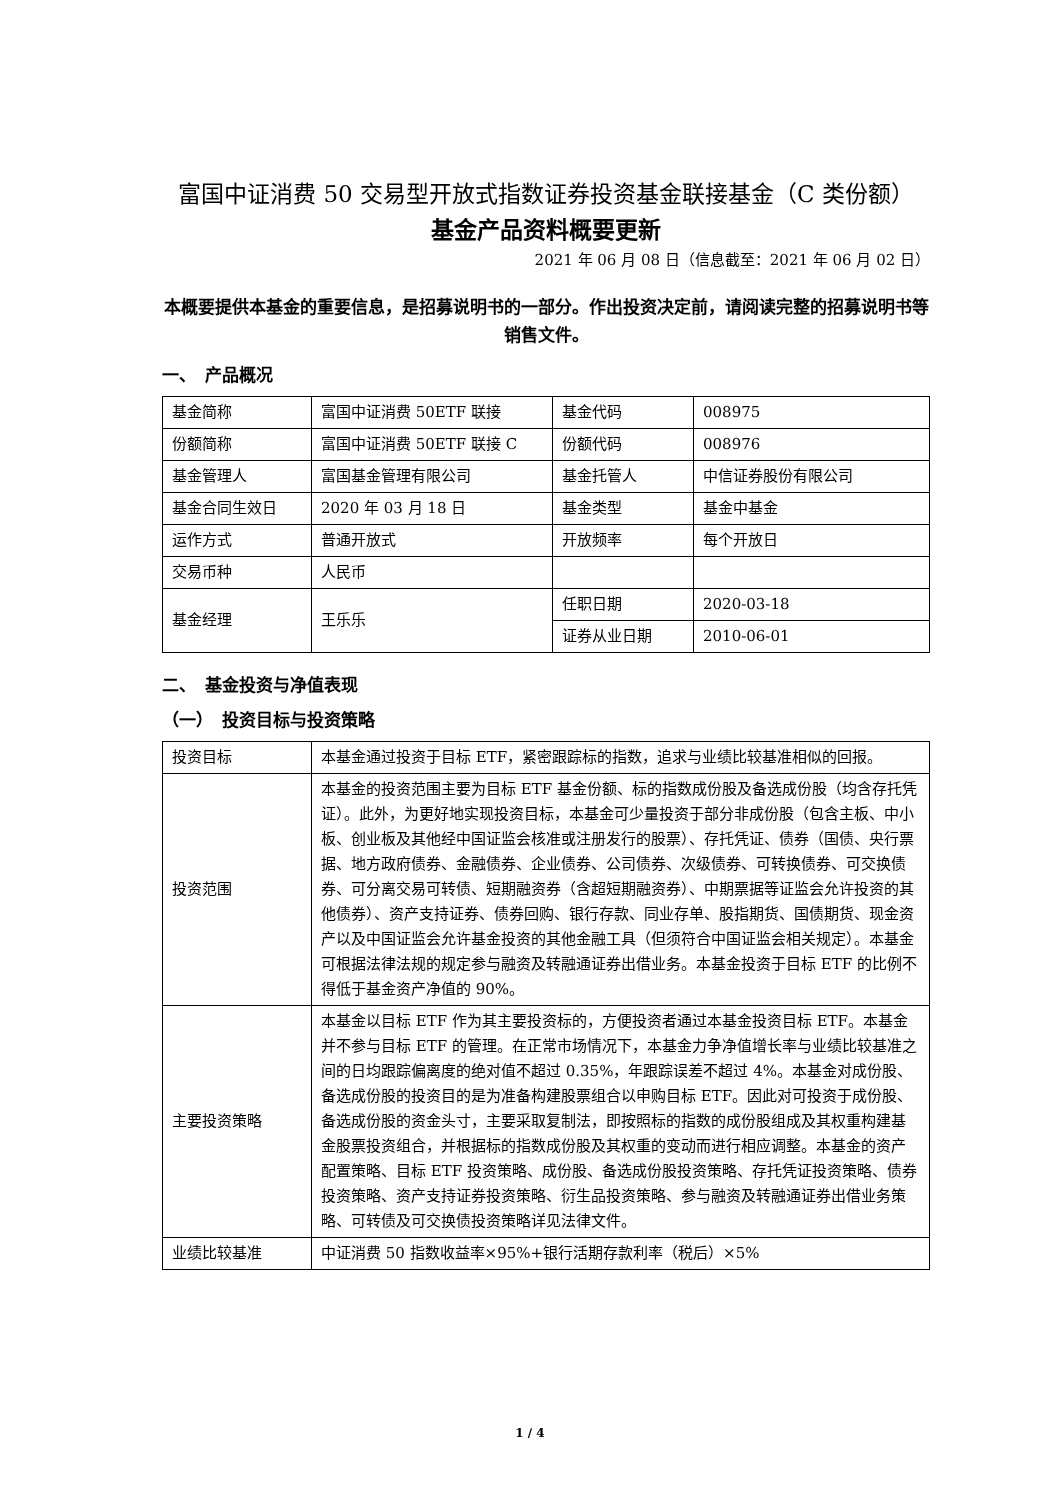富国中证消费 50 交易型开放式指数证券投资基金联接基金（C 类份额）
基金产品资料概要更新
2021 年 06 月 08 日（信息截至：2021 年 06 月 02 日）
本概要提供本基金的重要信息，是招募说明书的一部分。作出投资决定前，请阅读完整的招募说明书等销售文件。
一、　产品概况
| 基金简称 | 富国中证消费 50ETF 联接 | 基金代码 | 008975 |
| 份额简称 | 富国中证消费 50ETF 联接 C | 份额代码 | 008976 |
| 基金管理人 | 富国基金管理有限公司 | 基金托管人 | 中信证券股份有限公司 |
| 基金合同生效日 | 2020 年 03 月 18 日 | 基金类型 | 基金中基金 |
| 运作方式 | 普通开放式 | 开放频率 | 每个开放日 |
| 交易币种 | 人民币 | | |
| 基金经理 | 王乐乐 | 任职日期 | 2020-03-18 |
| | | 证券从业日期 | 2010-06-01 |
二、　基金投资与净值表现
（一）　投资目标与投资策略
| 投资目标 | 本基金通过投资于目标 ETF，紧密跟踪标的指数，追求与业绩比较基准相似的回报。 |
| 投资范围 | 本基金的投资范围主要为目标 ETF 基金份额、标的指数成份股及备选成份股（均含存托凭证）。此外，为更好地实现投资目标，本基金可少量投资于部分非成份股（包含主板、中小板、创业板及其他经中国证监会核准或注册发行的股票）、存托凭证、债券（国债、央行票据、地方政府债券、金融债券、企业债券、公司债券、次级债券、可转换债券、可交换债券、可分离交易可转债、短期融资券（含超短期融资券）、中期票据等证监会允许投资的其他债券）、资产支持证券、债券回购、银行存款、同业存单、股指期货、国债期货、现金资产以及中国证监会允许基金投资的其他金融工具（但须符合中国证监会相关规定）。本基金可根据法律法规的规定参与融资及转融通证券出借业务。本基金投资于目标 ETF 的比例不得低于基金资产净值的 90%。 |
| 主要投资策略 | 本基金以目标 ETF 作为其主要投资标的，方便投资者通过本基金投资目标 ETF。本基金并不参与目标 ETF 的管理。在正常市场情况下，本基金力争净值增长率与业绩比较基准之间的日均跟踪偏离度的绝对值不超过 0.35%，年跟踪误差不超过 4%。本基金对成份股、备选成份股的投资目的是为准备构建股票组合以申购目标 ETF。因此对可投资于成份股、备选成份股的资金头寸，主要采取复制法，即按照标的指数的成份股组成及其权重构建基金股票投资组合，并根据标的指数成份股及其权重的变动而进行相应调整。本基金的资产配置策略、目标 ETF 投资策略、成份股、备选成份股投资策略、存托凭证投资策略、债券投资策略、资产支持证券投资策略、衍生品投资策略、参与融资及转融通证券出借业务策略、可转债及可交换债投资策略详见法律文件。 |
| 业绩比较基准 | 中证消费 50 指数收益率×95%+银行活期存款利率（税后）×5% |
1 / 4